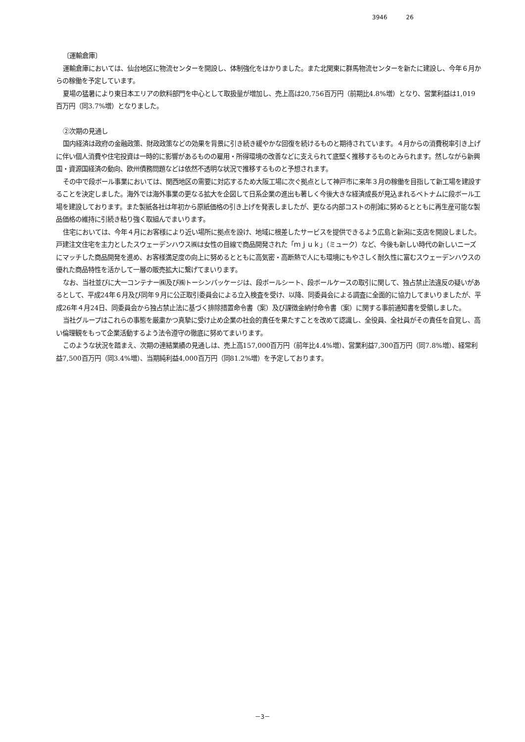3946 26
〔運輸倉庫〕
運輸倉庫においては、仙台地区に物流センターを開設し、体制強化をはかりました。また北関東に群馬物流センターを新たに建設し、今年６月からの稼働を予定しています。
夏場の猛暑により東日本エリアの飲料部門を中心として取扱量が増加し、売上高は20,756百万円（前期比4.8%増）となり、営業利益は1,019百万円（同3.7%増）となりました。
②次期の見通し
国内経済は政府の金融政策、財政政策などの効果を背景に引き続き緩やかな回復を続けるものと期待されています。４月からの消費税率引き上げに伴い個人消費や住宅投資は一時的に影響があるものの雇用・所得環境の改善などに支えられて底堅く推移するものとみられます。然しながら新興国・資源国経済の動向、欧州債務問題などは依然不透明な状況で推移するものと予想されます。
その中で段ボール事業においては、関西地区の需要に対応するため大阪工場に次ぐ拠点として神戸市に来年３月の稼働を目指して新工場を建設することを決定しました。海外では海外事業の更なる拡大を企図して日系企業の進出も著しく今後大きな経済成長が見込まれるベトナムに段ボール工場を建設しております。また製紙各社は年初から原紙価格の引き上げを発表しましたが、更なる内部コストの削減に努めるとともに再生産可能な製品価格の維持に引続き粘り強く取組んでまいります。
住宅においては、今年４月にお客様により近い場所に拠点を設け、地域に根差したサービスを提供できるよう広島と新潟に支店を開設しました。戸建注文住宅を主力としたスウェーデンハウス㈱は女性の目線で商品開発された「ｍｊｕｋ」（ミューク）など、今後も新しい時代の新しいニーズにマッチした商品開発を進め、お客様満足度の向上に努めるとともに高気密・高断熱で人にも環境にもやさしく耐久性に富むスウェーデンハウスの優れた商品特性を活かして一層の販売拡大に繋げてまいります。
なお、当社並びに大一コンテナー㈱及び㈱トーシンパッケージは、段ボールシート、段ボールケースの取引に関して、独占禁止法違反の疑いがあるとして、平成24年６月及び同年９月に公正取引委員会による立入検査を受け、以降、同委員会による調査に全面的に協力してまいりましたが、平成26年４月24日、同委員会から独占禁止法に基づく排除措置命令書（案）及び課徴金納付命令書（案）に関する事前通知書を受領しました。
当社グループはこれらの事態を厳粛かつ真摯に受け止め企業の社会的責任を果たすことを改めて認識し、全役員、全社員がその責任を自覚し、高い倫理観をもって企業活動するよう法令遵守の徹底に努めてまいります。
このような状況を踏まえ、次期の連結業績の見通しは、売上高157,000百万円（前年比4.4%増）、営業利益7,300百万円（同7.8%増）、経常利益7,500百万円（同3.4%増）、当期純利益4,000百万円（同81.2%増）を予定しております。
－3－